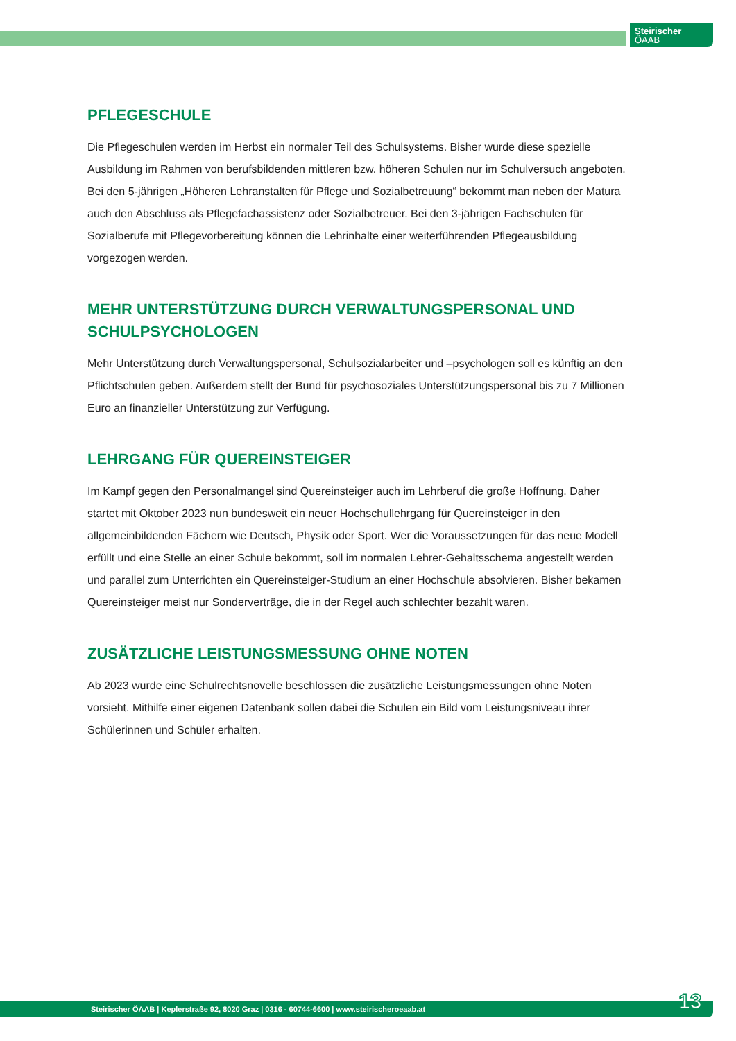Steirischer
ÖAAB
PFLEGESCHULE
Die Pflegeschulen werden im Herbst ein normaler Teil des Schulsystems. Bisher wurde diese spezielle Ausbildung im Rahmen von berufsbildenden mittleren bzw. höheren Schulen nur im Schulversuch angeboten. Bei den 5-jährigen „Höheren Lehranstalten für Pflege und Sozialbetreuung“ bekommt man neben der Matura auch den Abschluss als Pflegefachassistenz oder Sozialbetreuer. Bei den 3-jährigen Fachschulen für Sozialberufe mit Pflegevorbereitung können die Lehrinhalte einer weiterführenden Pflegeausbildung vorgezogen werden.
MEHR UNTERSTÜTZUNG DURCH VERWALTUNGSPERSONAL UND SCHULPSYCHOLOGEN
Mehr Unterstützung durch Verwaltungspersonal, Schulsozialarbeiter und –psychologen soll es künftig an den Pflichtschulen geben. Außerdem stellt der Bund für psychosoziales Unterstützungspersonal bis zu 7 Millionen Euro an finanzieller Unterstützung zur Verfügung.
LEHRGANG FÜR QUEREINSTEIGER
Im Kampf gegen den Personalmangel sind Quereinsteiger auch im Lehrberuf die große Hoffnung. Daher startet mit Oktober 2023 nun bundesweit ein neuer Hochschullehrgang für Quereinsteiger in den allgemeinbildenden Fächern wie Deutsch, Physik oder Sport. Wer die Voraussetzungen für das neue Modell erfüllt und eine Stelle an einer Schule bekommt, soll im normalen Lehrer-Gehaltsschema angestellt werden und parallel zum Unterrichten ein Quereinsteiger-Studium an einer Hochschule absolvieren. Bisher bekamen Quereinsteiger meist nur Sonderverträge, die in der Regel auch schlechter bezahlt waren.
ZUSÄTZLICHE LEISTUNGSMESSUNG OHNE NOTEN
Ab 2023 wurde eine Schulrechtsnovelle beschlossen die zusätzliche Leistungsmessungen ohne Noten vorsieht. Mithilfe einer eigenen Datenbank sollen dabei die Schulen ein Bild vom Leistungsniveau ihrer Schülerinnen und Schüler erhalten.
Steirischer ÖAAB | Keplerstraße 92, 8020 Graz | 0316 - 60744-6600 | www.steirischeroeaab.at 13